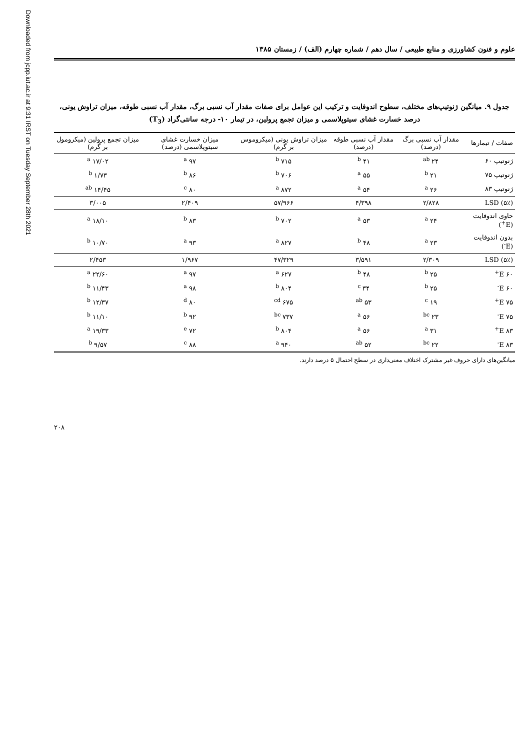Downloaded from jcpp.iut.ac.ir at 9:31 IRST on Tuesday September 28th 2021
علوم و فنون کشاورزی و منابع طبیعی / سال دهم / شماره چهارم (الف) / زمستان ۱۳۸۵
جدول ۹. میانگین ژنوتیپ‌های مختلف، سطوح اندوفایت و ترکیب این عوامل برای صفات مقدار آب نسبی برگ، مقدار آب نسبی طوقه، میزان تراوش یونی، درصد خسارت غشای سیتوپلاسمی و میزان تجمع پرولین، در تیمار ۱۰- درجه سانتی‌گراد (T<sub>3</sub>)
| صفات / تیمارها | مقدار آب نسبی برگ (درصد) | مقدار آب نسبی طوقه (درصد) | میزان تراوش یونی (میکروموس بر گرم) | میزان خسارت غشای سیتوپلاسمی (درصد) | میزان تجمع پرولین (میکرومول بر گرم) |
| --- | --- | --- | --- | --- | --- |
| ژنوتیپ ۶۰ | ۲۴ <sup>ab</sup> | ۴۱ <sup>b</sup> | ۷۱۵ <sup>b</sup> | ۹۷ <sup>a</sup> | ۱۷/۰۲ <sup>a</sup> |
| ژنوتیپ ۷۵ | ۲۱ <sup>b</sup> | ۵۵ <sup>a</sup> | ۷۰۶ <sup>b</sup> | ۸۶ <sup>b</sup> | ۱/۷۳ <sup>b</sup> |
| ژنوتیپ ۸۳ | ۲۶ <sup>a</sup> | ۵۴ <sup>a</sup> | ۸۷۲ <sup>a</sup> | ۸۰ <sup>c</sup> | ۱۴/۴۵ <sup>ab</sup> |
| LSD (۵٪) | ۲/۸۲۸ | ۴/۳۹۸ | ۵۷/۹۶۶ | ۲/۴۰۹ | ۳/۰۰۵ |
| حاوی اندوفایت (E<sup>+</sup>) | ۲۴ <sup>a</sup> | ۵۳ <sup>a</sup> | ۷۰۲ <sup>b</sup> | ۸۳ <sup>b</sup> | ۱۸/۱۰ <sup>a</sup> |
| بدون اندوفایت (E<sup>-</sup>) | ۲۳ <sup>a</sup> | ۴۸ <sup>b</sup> | ۸۲۷ <sup>a</sup> | ۹۳ <sup>a</sup> | ۱۰/۷۰ <sup>b</sup> |
| LSD (۵٪) | ۲/۳۰۹ | ۳/۵۹۱ | ۴۷/۳۲۹ | ۱/۹۶۷ | ۲/۴۵۳ |
| ۶۰ E<sup>+</sup> | ۲۵ <sup>b</sup> | ۴۸ <sup>b</sup> | ۶۲۷ <sup>a</sup> | ۹۷ <sup>a</sup> | ۲۲/۶۰ <sup>a</sup> |
| ۶۰ E<sup>-</sup> | ۲۵ <sup>b</sup> | ۳۴ <sup>c</sup> | ۸۰۴ <sup>b</sup> | ۹۸ <sup>a</sup> | ۱۱/۴۳ <sup>b</sup> |
| ۷۵ E<sup>+</sup> | ۱۹ <sup>c</sup> | ۵۳ <sup>ab</sup> | ۶۷۵ <sup>cd</sup> | ۸۰ <sup>d</sup> | ۱۲/۳۷ <sup>b</sup> |
| ۷۵ E<sup>-</sup> | ۲۳ <sup>bc</sup> | ۵۶ <sup>a</sup> | ۷۳۷ <sup>bc</sup> | ۹۲ <sup>b</sup> | ۱۱/۱۰ <sup>b</sup> |
| ۸۳ E<sup>+</sup> | ۳۱ <sup>a</sup> | ۵۶ <sup>a</sup> | ۸۰۴ <sup>b</sup> | ۷۲ <sup>e</sup> | ۱۹/۳۳ <sup>a</sup> |
| ۸۳ E<sup>-</sup> | ۲۲ <sup>bc</sup> | ۵۲ <sup>ab</sup> | ۹۴۰ <sup>a</sup> | ۸۸ <sup>c</sup> | ۹/۵۷ <sup>b</sup> |
میانگین‌های دارای حروف غیر مشترک اختلاف معنی‌داری در سطح احتمال ۵ درصد دارند.
۲۰۸